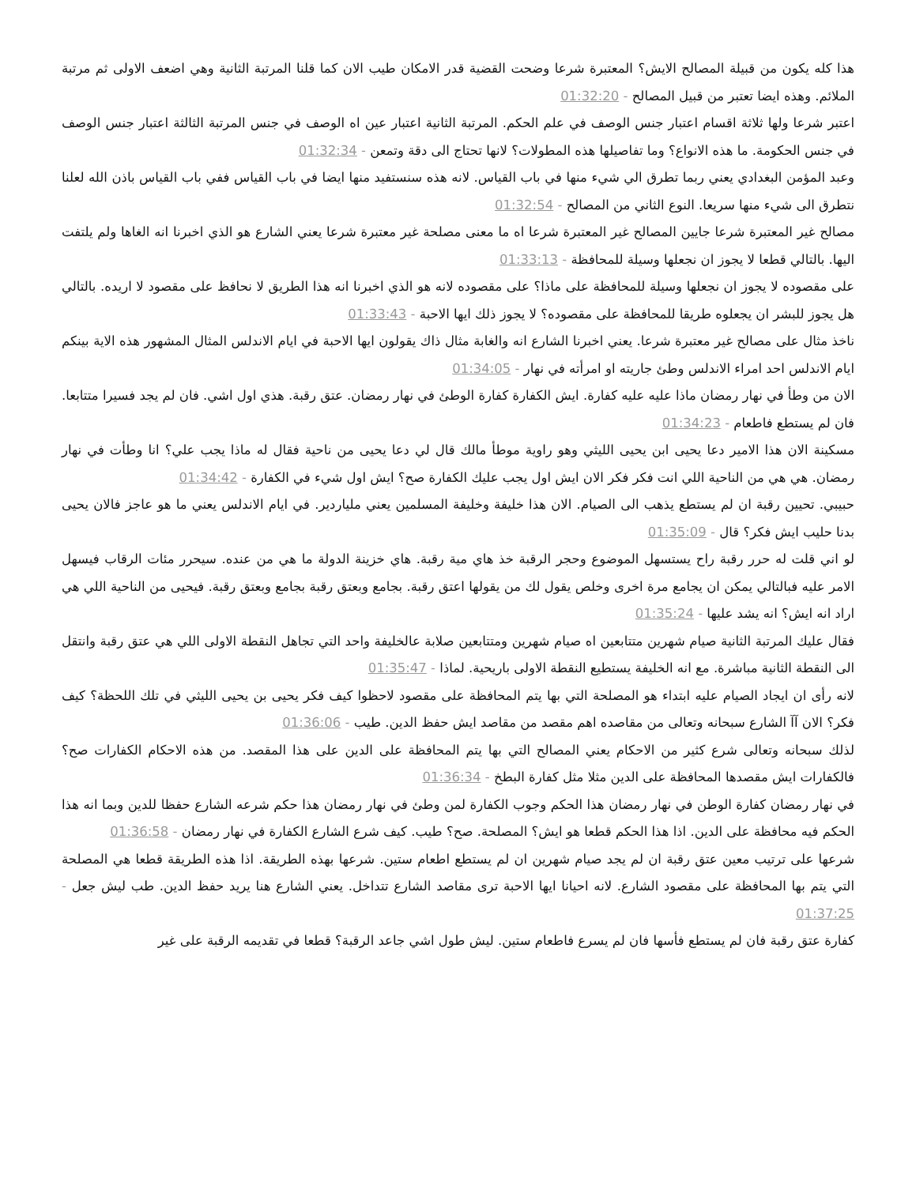هذا كله يكون من قبيلة المصالح الايش؟ المعتبرة شرعا وضحت القضية قدر الامكان طيب الان كما قلنا المرتبة الثانية وهي اضعف الاولى ثم مرتبة الملائم. وهذه ايضا تعتبر من قبيل المصالح - 01:32:20
اعتبر شرعا ولها ثلاثة اقسام اعتبار جنس الوصف في علم الحكم. المرتبة الثانية اعتبار عين اه الوصف في جنس المرتبة الثالثة اعتبار جنس الوصف في جنس الحكومة. ما هذه الانواع؟ وما تفاصيلها هذه المطولات؟ لانها تحتاج الى دقة وتمعن - 01:32:34
وعبد المؤمن البغدادي يعني ربما تطرق الي شيء منها في باب القياس. لانه هذه سنستفيد منها ايضا في باب القياس ففي باب القياس باذن الله لعلنا نتطرق الى شيء منها سريعا. النوع الثاني من المصالح - 01:32:54
مصالح غير المعتبرة شرعا جايين المصالح غير المعتبرة شرعا اه ما معنى مصلحة غير معتبرة شرعا يعني الشارع هو الذي اخبرنا انه الغاها ولم يلتفت اليها. بالتالي قطعا لا يجوز ان نجعلها وسيلة للمحافظة - 01:33:13
على مقصوده لا يجوز ان نجعلها وسيلة للمحافظة على ماذا؟ على مقصوده لانه هو الذي اخبرنا انه هذا الطريق لا نحافظ على مقصود لا اريده. بالتالي هل يجوز للبشر ان يجعلوه طريقا للمحافظة على مقصوده؟ لا يجوز ذلك ايها الاحبة - 01:33:43
ناخذ مثال على مصالح غير معتبرة شرعا. يعني اخبرنا الشارع انه والغابة مثال ذاك يقولون ايها الاحبة في ايام الاندلس المثال المشهور هذه الاية بينكم ايام الاندلس احد امراء الاندلس وطئ جاريته او امرأته في نهار - 01:34:05
الان من وطأ في نهار رمضان ماذا عليه عليه كفارة. ايش الكفارة كفارة الوطئ في نهار رمضان. عتق رقبة. هذي اول اشي. فان لم يجد فسيرا متتابعا. فان لم يستطع فاطعام - 01:34:23
مسكينة الان هذا الامير دعا يحيى ابن يحيى الليثي وهو راوية موطأ مالك قال لي دعا يحيى من ناحية فقال له ماذا يجب علي؟ انا وطأت في نهار رمضان. هي هي من الناحية اللي انت فكر فكر الان ايش اول يجب عليك الكفارة صح؟ ايش اول شيء في الكفارة - 01:34:42
حبيبي. تحيين رقبة ان لم يستطع يذهب الى الصيام. الان هذا خليفة وخليفة المسلمين يعني ملياردير. في ايام الاندلس يعني ما هو عاجز فالان يحيى بدنا حليب ايش فكر؟ قال - 01:35:09
لو اني قلت له حرر رقبة راح يستسهل الموضوع وحجر الرقبة خذ هاي مية رقبة. هاي خزينة الدولة ما هي من عنده. سيحرر مئات الرقاب فيسهل الامر عليه فبالتالي يمكن ان يجامع مرة اخرى وخلص يقول لك من يقولها اعتق رقبة. بجامع وبعتق رقبة بجامع وبعتق رقبة. فيحيى من الناحية اللي هي اراد انه ايش؟ انه يشد عليها - 01:35:24
فقال عليك المرتبة الثانية صيام شهرين متتابعين اه صيام شهرين ومتتابعين صلابة عالخليفة واحد التي تجاهل النقطة الاولى اللي هي عتق رقبة وانتقل الى النقطة الثانية مباشرة. مع انه الخليفة يستطيع النقطة الاولى باريحية. لماذا - 01:35:47
لانه رأى ان ايجاد الصيام عليه ابتداء هو المصلحة التي بها يتم المحافظة على مقصود لاحظوا كيف فكر يحيى بن يحيى الليثي في تلك اللحظة؟ كيف فكر؟ الان آآ الشارع سبحانه وتعالى من مقاصده اهم مقصد من مقاصد ايش حفظ الدين. طيب - 01:36:06
لذلك سبحانه وتعالى شرع كثير من الاحكام يعني المصالح التي بها يتم المحافظة على الدين على هذا المقصد. من هذه الاحكام الكفارات صح؟ فالكفارات ايش مقصدها المحافظة على الدين مثلا مثل كفارة البطخ - 01:36:34
في نهار رمضان كفارة الوطن في نهار رمضان هذا الحكم وجوب الكفارة لمن وطئ في نهار رمضان هذا حكم شرعه الشارع حفظا للدين وبما انه هذا الحكم فيه محافظة على الدين. اذا هذا الحكم قطعا هو ايش؟ المصلحة. صح؟ طيب. كيف شرع الشارع الكفارة في نهار رمضان - 01:36:58
شرعها على ترتيب معين عتق رقبة ان لم يجد صيام شهرين ان لم يستطع اطعام ستين. شرعها بهذه الطريقة. اذا هذه الطريقة قطعا هي المصلحة التي يتم بها المحافظة على مقصود الشارع. لانه احيانا ايها الاحبة ترى مقاصد الشارع تتداخل. يعني الشارع هنا يريد حفظ الدين. طب ليش جعل - 01:37:25
كفارة عتق رقبة فان لم يستطع فأسها فان لم يسرع فاطعام ستين. ليش طول اشي جاعد الرقبة؟ قطعا في تقديمه الرقبة على غير